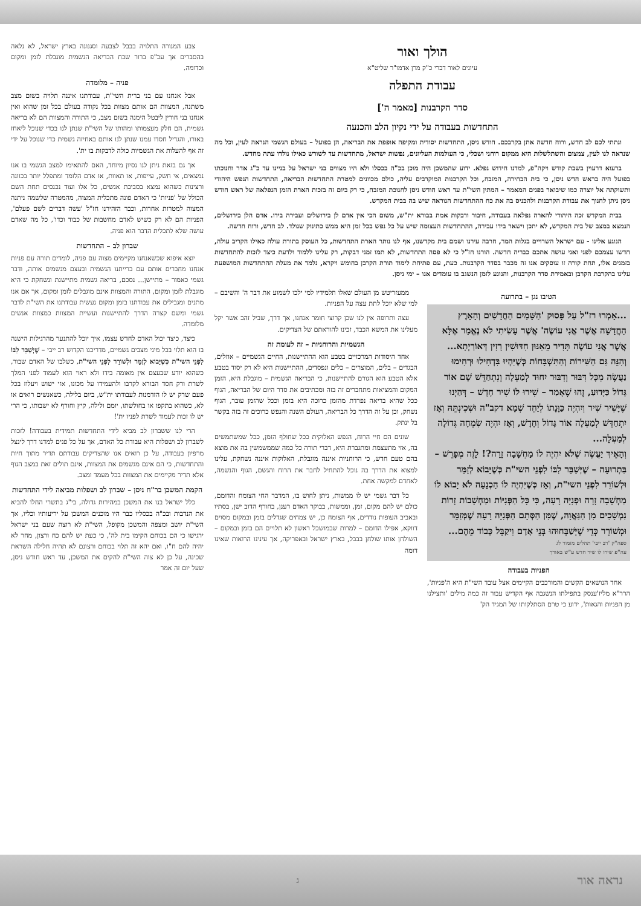הולך ואור
עיונים לאור דברי כ"ק מרן אדמו"ר שליט"א
עבודת התפלה
סדר הקרבנות [מאמר ה']
התחדשות בעבודה על ידי נקיון הלב והכנעה
ונתתי לכם לב חדש, ורוח חדשה אתן בקרבכם. חודש ניסן, התחדשות יסודית ומקיפה אופפת את הבריאה, הן בפועל – בעולם הגשמי הנראה לעין, וכל מה שנראה לנו לעין, צמצום והשתלשלות היא ממקום רוחני ושכלי, כי העולמות העליונים, נפשות ישראל, מתחדשות עד לשורש כאילו נולדו עתה מחדש.
ברעוא דרעוין בשבת קודש ויקה"פ, למדנו חידוש נפלא. ידוע שהמשכן היה מוכן בכ"ה בכסלו ולא היו מצווים בני ישראל על בניינו עד כ"ג אדר וחנוכתו בפועל היה בראש חדש ניסן, כי בית הבחירה, המזבח, וכל הקרבנות המוקרבים עליה, כולם מכוונים למטרת התחדשות הבריאה, התחדשות הנפש היהודי ותשוקתה אל יוצרה כמו שיבואר בפנים המאמר – המתין השי"ת עד ראש חודש ניסן לחנוכת המזבח, כי רק ביום זה בזכות הארת הזמן הנפלאה של ראש חודש ניסן ניתן לחנוך את עבודת הקרבנות ולהכניס בה את כח ההתחדשות הנוראה שיש בה בבית המקדש.
בבית המקדש זכה היהודי להארה נפלאה בעבודה, חיבור ודבקות אמת בבורא ית"ש, משום הכי אין אדם לן בירושלים ועבירה בידו. אדם הלן בירושלים, הנמצא במצב של בית המקדש, לא יתכן וישאר בידו עבירה, ההתחדשות העצומה שיש על כל נפש בכל זמן היא ממש כתינוק שנולד. לב חדש, ורוח חדשה.
הנוגע אלינו - עם ישראל השרויים בגלות המר, חרבה עירנו ושמם בית מקדשנו, אף לנו נותר הארת התחדשות, כל העוסק בתורת עולה כאילו הקריב עולה, חדשו עצמכם לפני ואני עושה אתכם כבריה חדשה. הורנו חז"ל כי לא פסה התחדשות, לא תמו זמני דבקות, רק עלינו ללמוד ולדעת כיצד לזכות להתחדשות בזמנים אלו, תחת קורה זו עוסקים אנו זה מכבר בסדר הקרבנות. כעת, עם פתיחת לימוד תורת הקרבן בחומש ויקרא, נלמד את מעלת ההתחדשות המושפעת עלינו בהקרבת הקרבן ובאמירת סדר הקרבנות, והנוגע לזמן הנשגב בו עומדים אנו – ימי ניסן.
הטיבו נגן – בתרועה
...אָמְרוּ רז"ל עַל פָּסוּק 'הַשָּׁמַיִם הַחֲדָשִׁים וְהָאָרֶץ הַחֲדָשָׁה אֲשֶׁר אֲנִי עוֹשֶׂה' אֲשֶׁר עָשִׂיתִי לֹא נֶאֱמַר אֶלָּא אֲשֶׁר אֲנִי עוֹשֶׂה תָּדִיר מֵאִנּוּן חִדּוּשִׁין רָזִין דְּאוֹרַיְתָא... וְהִנֵּה גַּם הַשִּׁירוֹת וְהַתִּשְׁבָּחוֹת כְּשֶׁיִּהְיוּ בִּדְחִילוּ וּרְחִימוּ נַעֲשֶׂה מִכָּל דִּבּוּר וְדִבּוּר יִחוּד לְמַעְלָה וְנִתְחַדֵּשׁ שָׁם אוֹר גָּדוֹל כַּיָּדוּעַ, זֶהוּ שֶׁאָמַר – שִׁירוּ לוֹ שִׁיר חָדָשׁ – דְּהַיְנוּ שֶׁיָּשִׁיר שִׁיר וְיִהְיֶה כַּוָּנָתוֹ לְיַחֵד שְׁמָא דקב"ה וּשְׁכִינְתֵּהּ וְאָז יִתְחַדֵּשׁ לְמַעְלָה אוֹר גָּדוֹל וְחָדָשׁ, וְאָז יִהְיֶה שִׂמְחָה גְּדוֹלָה לְמַעְלָה...
וְהָאֵיךְ יַעֲשֶׂה שֶׁלֹּא יִהְיֶה לוֹ מַחְשָׁבָה זָרָה?! לָזֶה מְפָרֵשׁ – בִּתְרוּעָה – שֶׁיְּשַׁבֵּר לִבּוֹ לִפְנֵי השי"ת כְּשֶׁיָּבוֹא לְזַמֵּר וּלְשׁוֹרֵר לִפְנֵי השי"ת, וְאָז כְּשֶׁיִּהְיֶה לוֹ הַכְנָעָה לֹא יָבוֹא לוֹ מַחְשָׁבָה זָרָה וּפְנִיָּה רָעָה, כִּי כָּל הַפְּנִיּוֹת וּמַחְשָׁבוֹת זָרוֹת נִמְשָׁכִים מִן הַגַּאֲוָה, שֶׁמִּן הַסְּתָם הַפְּנִיָּה רָעָה שֶׁמְּזַמֵּר וּמְשׁוֹרֵר כְּדֵי שֶׁיְּשַׁבְּחוּהוּ בְּנֵי אָדָם וִיקַבֵּל כָּבוֹד מֵהֶם...
ספה"ק 'רב ייבי' תהלים מזמור לג
עה"פ שירו לו שיר חדש ע"ש באורך
הפניות בעבודה
אחד הנושאים הקשים והמורכבים הקיימים אצל עובד השי"ת היא ה'פניות', הרר"א מליז'ענסק בתפילתו הנשגבה אף הקדיש עבור זה כמה מילים 'ותצילנו מן הפניות והגאות', ידוע כי טרם הסתלקותו של המגיד הק'
ממעזריטש מן העולם שאלו תלמידיו למי ילכו לשמוע את דבר ה' והשיבם – למי שלא יוכל לתת עצה על הפניות.
עצה ותרופה אין לנו שכן קרוצי חומר אנחנו, אך דרך, שביל זהב אשר יקל מעלינו את המשא הכבד, זכינו להוראתם של הצדיקים.
הגשמיות והרוחניות – זה לעומת זה
אחד היסודות המרכזיים בטבע הוא ההתיישנות, החיים הגשמיים – אוזלים, הבגדים – בלים, המוצרים – כלים ונפסדים, ההתיישנות היא לא רק יסוד בטבע אלא הטבע הוא הגורם להתיישנות, כי הבריאה הגשמית – מוגבלת היא, הזמן המקום והמציאות מתחברים זה בזה ומכתיבים את סדר היום של הבריאה, הגוף ככל שהיא בריאה נפרדת מהזמן כרוכה היא בזמן וככל שהזמן עובר, הגוף נשחק, וכן על זה הדרך כל הבריאה, העולם השנה והנפש כרוכים זה בזה בקשר בל ינתק.
שונים הם חיי הרוח, הנפש האלוקית ככל שחולף הזמן, ככל שמשתמשים בה, אזי מתעצמת ומתגברת היא, דברי תורה כל כמה שממשמשין בה את מוצא בהם טעם חדש, כי הרוחניות איננה מוגבלת, האלוקות איננה נשחקת, עלינו למצוא את הדרך בה נוכל להתחיל לחבר את הרוח והגשם, הגוף והנשמה, לאחדם למקשה אחת.
כל דבר גשמי יש לו ממשות, ניתן לחוש בו, המדבר החי הצומח והדומם, כולם יש להם מקום, זמן, וממשות, בבוקר האדם רענן, בחורף הדוב ישן, בסתיו ובאביב העופות נודדים, אף הצומח כן, יש צמחים שגדלים בזמן ובמקום מסוים דווקא, אפילו הדומם – למרות שבמושכל ראשון לא תלויים הם בזמן ובמקום – השולחן אותו שולחן בבבל, בארץ ישראל ובאפריקה, אך עינינו הרואות שאינו דומה
צבע המנורה התלויה בבבל לצבעה וסגנונה בארץ ישראל, לא נלאה בהסברים אך עכ"פ ברור שכח הבריאה הגשמית מוגבלת לזמן ומקום וכדומה.
פניה – מלומדה
אבל אנחנו עם בני ברית השי"ת, עבודתנו איננה תלויה בשום מצב משתנה, המצוות הם אותם מצוות בכל נקודה בעולם בכל זמן שהוא ואין אנחנו בני חורין ליבטל הימנה בשום מצב, כי התורה והמצוות הם לא בריאה גשמית, הם חלק מעצמותו ומהותו של השי"ת שנתן לנו בכדי שנוכל ליאחז באורו, והגדיל חסדו עמנו שנתן לנו אותם באחיזה גשמית כדי שנוכל על ידי זה אף להעלות את הגשמיות כולה לדבקות בו ית'.
אך גם בזאת ניתן לנו נסיון מיוחד, האם להתאימו למצב הגשמי בו אנו נמצאים, אי חשק, עייפות, או תאוות, או אדם הלומד ומתפלל יותר בכוונה ורצינות כשהוא נמצא בסביבת אנשים, כל אלו ועוד נכנסים תחת השם הכולל של 'פניות' כי האדם פונה מתכלית המצוה, מהמטרה שלשמה ניתנה המצוה למטרות אחרות, וכבר הזהירנו חז"ל 'עשה דברים לשם פעלם', הפניות הם לא רק כשיש לאדם מחשבות של כבוד וכדו', כל מה שאדם עושה שלא לתכלית הדבר הוא פניה.
שברון לב – התחדשות
יוצא איפוא שכשאנחנו מקיימים מצוה עם פניה, לומדים תורה עם פניות אנחנו מחברים אותם עם ברייתנו הגשמית ובעצם מגשמים אותה, ודבר גשמי כאמור – מתיישן... נסכם, בריאה גשמית מתיישנת ונשחקת כי היא מוגבלת לזמן ומקום, התורה והמצוות אינם מוגבלים לזמן ומקום, אך אם אנו מתנים ומגבילים את עבודתנו בזמן ומקום נעשית עבודתנו את השי"ת לדבר גשמי ומשם קצרה הדרך להתיישנות ועשיית המצוות כמצוות אנשים מלומדה.
כיצד, כיצד יכול האדם לחדש עצמו, איך יוכל להתנער מהרגילות הישנה בו הוא תלוי בכל מיני מצבים גשמיים, מדריכנו הקדוש רב ייבי – שֶׁיְּשַׁבֵּר לִבּוֹ לִפְנֵי השי"ת כְּשֶׁיָּבוֹא לְזַמֵּר וּלְשׁוֹרֵר לִפְנֵי השי"ת, כשלבו של האדם שבור, כשהוא יודע שבעצם אין מאומה בידו ולא ראוי הוא לעמוד לפני המלך לשרת ורק חסד הבורא לקרבו ולהעמידו על מכונו, אזי ישוש ויעלוז בכל פעם שרק יש לו הזדמנות לעבודתו ית"ש, ביום בלילה, כשאנשים רואים או לא, כשהוא בתקפו או בחולשתו, יומם ולילה, קיץ וחורף לא ישבותו, כי הרי יש לו זכות לעמוד לשרת לפניו ית'!
הרי לנו ששברון לב מביא לידי התחדשות תמידית בעבודה! לזכות לשברון לב ושפלות היא עבודת כל האדם, אך על כל פנים למדנו דרך לינצל מרפיון בעבודה, על כן רואים אנו שהצדיקים עבודתם תדיר מתוך חיות והתחדשות, כי הם אינם מגשמים את המצוות, אינם תולים זאת במצב הגוף אלא תדיר מקיימים את המצוות בכל מעמד ומצב.
הקמת המשכן בר"ח ניסן – שברון לב ושפלות מביאה לידי התחדשות
כלל ישראל בנו את המשכן במהירות גדולה, בי"ג בתשרי החלו להביא את הנדבות ובכ"ה בכסליו כבר היו מוכנים המשכן על יריעותיו וכליו, אך השי"ת יושב ומצפה והמשכן מקופל, השי"ת לא רוצה שעם בני ישראל ירגישו כי הם בכוחם הקימו בית לה', כי כעת יש להם כח ורצון, מחר לא יהיה להם ח"ו, ואם יהא זה תלוי בכוחם ורצונם לא תהיה חלילה השראת שכינה, על כן לא צוה השי"ת להקים את המשכן, עד ראש חודש ניסן, שעל יום זה אמר
נראה אור ג